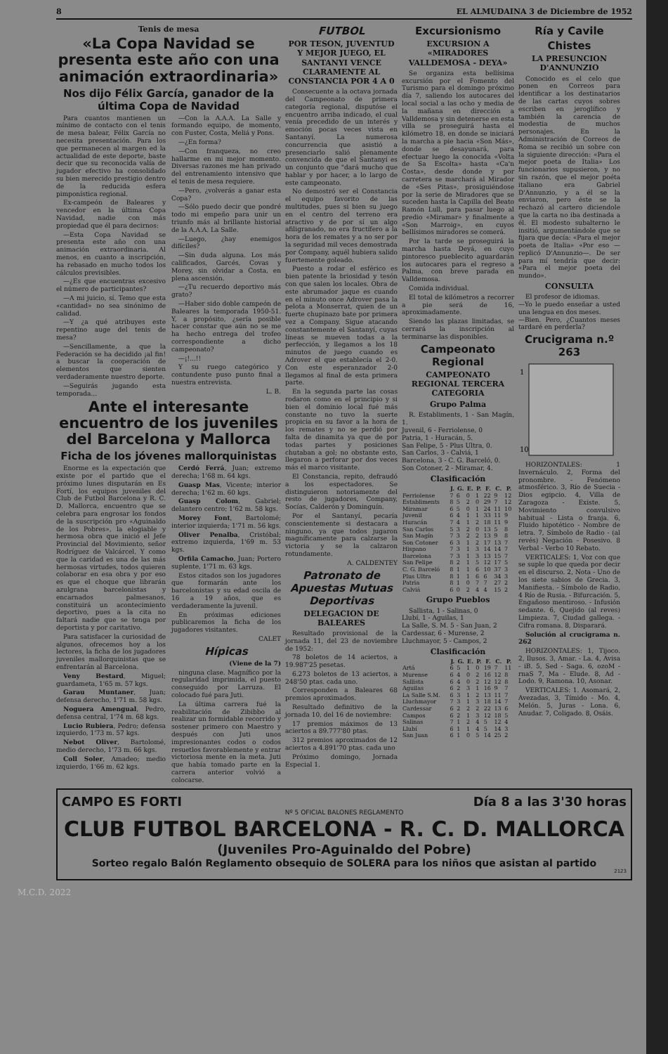8 EL ALMUDAINA 3 de Diciembre de 1952
Tenis de mesa
«La Copa Navidad se presenta este año con una animación extraordinaria»
Nos dijo Félix García, ganador de la última Copa de Navidad
Para cuantos mantienen un mínimo de contacto con el tenis de mesa balear, Félix García no necesita presentación. Para los que permanecen al margen ed la actualidad de este deporte, baste decir que su reconocida valía de jugador efectivo ha consolidado su bien merecido prestigio dentro de la reducida esfera pimponística regional.
Ex-campeón de Baleares y vencedor en la última Copa Navidad, nadie con más propiedad que él para decirnos:
—Esta Copa Navidad se presenta este año con una animación extraordinaria. Al menos, en cuanto a inscripción, ha rebasado en mucho todos los cálculos previsibles.
—¿Es que encuentras excesivo el número de participantes?
—A mi juicio, sí. Temo que esta «cantidad» no sea sinónimo de calidad.
—Y ¿a qué atribuyes este repentino auge del tenis de mesa?
—Sencillamente, a que la Federación se ha decidido ¡al fin! a buscar la cooperación de elementos que sienten verdaderamente nuestro deporte.
—Seguirás jugando esta temporada...
—Con la A.A.A. La Salle y formando equipo, de momento, con Fuster, Costa, Meliá y Pons.
—¿En forma?
—Con franqueza, no creo hallarme en mi mejor momento. Diversas razones me han privado del entrenamiento intensivo que el tenis de mesa requiere.
—Pero, ¿volverás a ganar esta Copa?
—Sólo puedo decir que pondré todo mi empeño para unir un triunfo más al brillante historial de la A.A.A. La Salle.
—Luego, ¿hay enemigos difíciles?
—Sin duda alguna. Los más calificados, Garcés, Covas y Morey, sin olvidar a Costa, en plena ascensión.
—¿Tu recuerdo deportivo más grato?
—Haber sido doble campeón de Baleares la temporada 1950-51. Y, a propósito, ¿sería posible hacer constar que aún no se me ha hecho entrega del trofeo correspondiente a dicho campeonato?
—¡!...!!
Y su ruego categórico y contundente puso punto final a nuestra entrevista.
L. B.
Ante el interesante encuentro de los juveniles del Barcelona y Mallorca
Ficha de los jóvenes mallorquinistas
Enorme es la expectación que existe por el partido que el próximo lunes disputarán en Es Fortí, los equipos juveniles del Club de Futbol Barcelona y R. C. D. Mallorca, encuentro que se celebra para engrosar los fondos de la suscripción pro «Aguinaldo de los Pobres», la elogiable y hermosa obra que inició el Jefe Provincial del Movimiento, señor Rodríguez de Valcárcel. Y como que la caridad es una de las más hermosas virtudes, todos quieren colaborar en esa obra y por eso es que el choque que librarán azulgrana barcelonistas y encarnados palmesanos, constituirá un acontecimiento deportivo, pues a la cita no faltará nadie que se tenga por deportista y por caritativo.
Para satisfacer la curiosidad de algunos, ofrecemos hoy a los lectores, la ficha de los jugadores juveniles mallorquinistas que se enfrentarán al Barcelona.
Veny Bestard, Miguel; guardameta, 1'65 m. 57 kgs.
Garau Muntaner, Juan; defensa derecho, 1'71 m. 58 kgs.
Noguera Amengual, Pedro, defensa central, 1'74 m. 68 kgs.
Lucio Rubiera, Pedro; defensa izquierdo, 1'73 m. 57 kgs.
Nebot Oliver, Bartolomé, medio derecho, 1'73 m. 66 kgs.
Coll Soler, Amadeo; medio izquierdo, 1'66 m. 62 kgs.
Cerdó Ferrá, Juan; extremo derecha; 1'68 m. 64 kgs.
Guasp Mas, Vicente; interior derecha; 1'62 m. 60 kgs.
Guasp Colom, Gabriel; delantero centro; 1'62 m. 58 kgs.
Morey Font, Bartolomé; interior izquierda; 1'71 m. 56 kgs.
Oliver Penalba, Cristóbal; extremo izquierda, 1'69 m. 53 kgs.
Orfila Camacho, Juan; Portero suplente, 1'71 m. 63 kgs.
Estos citados son los jugadores que formarán ante los barcelonistas y su edad oscila de 16 a 19 años, que es verdaderamente la juvenil.
En próximas ediciones publicaremos la ficha de los jugadores visitantes.
CALET
Hípicas
(Viene de la 7)
ninguna clase. Magnífico por la regularidad imprimida, el puesto conseguido por Larruza. El colocado fué para Juti.
La última carrera fué la reabilitación de Zibibbo al realizar un formidable recorrido y sostener primero con Maestro y después con Juti unos impresionantes codos o codos resuetlos favorablemente y entrar victoriosa mente en la meta. Juti que había tomado parte en la carrera anterior volvió a colocarse.
FUTBOL
POR TESON, JUVENTUD Y MEJOR JUEGO, EL SANTANYI VENCE CLARAMENTE AL CONSTANCIA POR 4 A 0
Consecuente a la octava jornada del Campeonato de primera categoría regional, disputóse el encuentro arriba indicado, el cual venía precedido de un interés y emoción pocas veces vista en Santanyí. La numerosa concurrencia que asistió a presenciarlo salió plenamente convencida de que el Santanyí es un conjunto que "dará mucho que hablar y por hacer, a lo largo de este campeonato.
No demostró ser el Constancia el equipo favorito de las multitudes, pues si bien su juego en el centro del terreno era atractivo y de por sí un algo afiligranado, no era fructífero a la hora de los remates y a no ser por la seguridad mil veces demostrada por Company, aquél hubiera salido fuertemente goleado.
Puesto a rodar el esférico es bien patente la briosidad y tesón con que salen los locales. Obra de este abrumador jaque es cuando en el minuto once Adrover pasa la pelota a Monserrat, quien de un fuerte chupinazo bate por primera vez a Company. Sigue atacando constantemente el Santanyí, cuyas líneas se mueven todas a la perfección, y llegamos a los 18 minutos de juego cuando es Adrover el que establecía el 2-0. Con este esperanzador 2-0 llegamos al final de esta primera parte.
En la segunda parte las cosas rodaron como en el principio y si bien el dominio local fué más constante no tuvo la suerte propicia en su favor a la hora de los remates y no se perdió por falta de dinamita ya que de por todas partes y posiciones chutaban a gol; no obstante esto, llegaron a perforar por dos veces más el marco visitante.
El Constancia, repito, defraudó a los espectadores. Se distinguieron notoriamente del resto de jugadores, Company, Socías, Calderón y Dominguín.
Por el Santanyí, pecaría conscientemente si destacara a ninguno, ya que todos jugaron magníficamente para calzarse la victoria y se la calzaron rotundamente.
A. CALDENTEY
Patronato de Apuestas Mutuas Deportivas
DELEGACION DE BALEARES
Resultado provisional de la jornada 11, del 23 de noviembre de 1952:
78 boletos de 14 aciertos, a 19.987'25 pesetas.
6.273 boletos de 13 aciertos, a 248'50 ptas. cada uno.
Corresponden a Baleares 68 premios aproximados.
Resultado definitivo de la jornada 10, del 16 de noviembre:
17 premios máximos de 13 aciertos a 89.777'80 ptas.
312 premios aproximados de 12 aciertos a 4.891'70 ptas. cada uno
Próximo domingo, Jornada Especial 1.
Excursionismo
EXCURSION A «MIRADORES VALLDEMOSA - DEYA»
Se organiza esta bellísima excursión por el Fomento del Turismo para el domingo próximo día 7, saliendo los autocares del local social a las ocho y media de la mañana en dirección a Valldemosa y sin detenerse en esta villa se proseguirá hasta el kilómetro 18, en donde se iniciará la marcha a pie hacia «Son Más», donde se desayunará, para efectuar luego la conocida «Volta de Sa Escolta» hasta «Ca'n Costa», desde donde y por carretera se marchará al Mirador de «Ses Pitas», prosiguiéndose por la serie de Miradores que se suceden hasta la Capilla del Beato Ramón Lull, para pasar luego al predio «Miramar» y finalmente a «Son Marroig», en cuyos bellísimos miradores se comerá.
Por la tarde se proseguirá la marcha hasta Deyá, en cuyo pintoresco pueblecito aguardarán los autocares para el regreso a Palma, con breve parada en Valldemosa.
Comida individual.
El total de kilómetros a recorrer a pie será de 16, aproximadamente.
Siendo las plazas limitadas, se cerrará la inscripción al terminarse las disponibles.
Campeonato Regional
CAMPEONATO REGIONAL TERCERA CATEGORIA
Grupo Palma
R. Establiments, 1 - San Magín, 1.
Juvenil, 6 - Ferriolense, 0
Patria, 1 - Huracán, 5.
San Felipe, 5 - Plus Ultra, 0.
San Carlos, 3 - Calviá, 1
Barcelona, 3 - C. G. Barceló, 0.
Son Cotoner, 2 - Miramar, 4.
Clasificación
| | J. | G. | E. | P. | F. | C. | P. |
| --- | --- | --- | --- | --- | --- | --- | --- |
| Ferriolense | 7 | 6 | 0 | 1 | 22 | 9 | 12 |
| Establiments | 8 | 5 | 2 | 0 | 29 | 7 | 12 |
| Miramar | 6 | 5 | 0 | 1 | 24 | 11 | 10 |
| Juvenil | 6 | 4 | 1 | 1 | 33 | 11 | 9 |
| Huracán | 7 | 4 | 1 | 2 | 18 | 11 | 9 |
| San Carlos | 5 | 3 | 2 | 0 | 13 | 5 | 8 |
| San Magín | 7 | 3 | 2 | 2 | 13 | 9 | 8 |
| Son Cotoner | 6 | 3 | 1 | 2 | 17 | 13 | 7 |
| Hispano | 7 | 3 | 1 | 3 | 14 | 14 | 7 |
| Barcelona | 7 | 3 | 1 | 3 | 13 | 15 | 7 |
| San Felipe | 8 | 2 | 1 | 5 | 12 | 17 | 5 |
| C. G. Barceló | 8 | 1 | 1 | 6 | 10 | 37 | 3 |
| Plus Ultra | 8 | 1 | 1 | 6 | 6 | 34 | 3 |
| Patria | 8 | 1 | 0 | 7 | 7 | 27 | 2 |
| Calviá | 6 | 0 | 2 | 4 | 4 | 15 | 2 |
Grupo Pueblos
Sallista, 1 - Salinas, 0
Llubí, 1 - Aguilas, 1
La Salle, S. M. 5 - San Juan, 2
Cardessar, 6 - Murense, 2
Lluchmayor, 5 - Campos, 2
Clasificación
| | J. | G. | E. | P. | F. | C. | P. |
| --- | --- | --- | --- | --- | --- | --- | --- |
| Artá | 6 | 5 | 1 | 0 | 19 | 7 | 11 |
| Murense | 6 | 4 | 0 | 2 | 16 | 12 | 8 |
| Sallista | 6 | 4 | 0 | 2 | 12 | 12 | 8 |
| Aguilas | 6 | 2 | 3 | 1 | 16 | 9 | 7 |
| La Salle S.M. | 6 | 3 | 1 | 2 | 13 | 11 | 7 |
| Lluchmayor | 7 | 3 | 1 | 3 | 18 | 14 | 7 |
| Cardessar | 6 | 2 | 2 | 2 | 22 | 13 | 6 |
| Campos | 6 | 2 | 1 | 3 | 12 | 18 | 5 |
| Salinas | 7 | 1 | 2 | 4 | 5 | 12 | 4 |
| Llubí | 6 | 1 | 1 | 4 | 5 | 14 | 3 |
| San Juan | 6 | 1 | 0 | 5 | 14 | 25 | 2 |
Ría y Cavile
Chistes
LA PRESUNCION D'ANNUNZIO
Conocido es el celo que ponen en Correos para identificar a los destinatarios de las cartas cuyos sobres escriben en jeroglífico y también la carencia de modestia de muchos personajes. En la Administración de Correos de Roma se recibió un sobre con la siguiente dirección: «Para el mejor poeta de Italia» Los funcionarios supusieron, y no sin razón, que el mejor poéta italiano era Gabriel D'Annunzio, y a él se la enviaron, pero éste se la rechazó al cartero diciendole que la carta no iba destinada a él. El modesto subalterno le insitió, argumentándole que se fijara que decía: «Para el mejor poeta de Italia» «Por eso —replicó D'Annunzio—. De ser para mí tendría que decir: «Para el mejor poeta del mundo».
CONSULTA
El profesor de idiomas.
—Yo le puedo enseñar a usted una lengua en dos meses.
—Bien. Pero, ¿Cuantos meses tardaré en perderla?
Crucigrama n.º 263
1
10
HORIZONTALES: 1 Invernáculo. 2, Forma del pronombre. - Fenómeno atmosférico. 3, Río de Suecia - Dios egipcio. 4, Villa de Zaragoza - Existe. 5, Movimiento convulsivo habitual - Lista o franja. 6, Fluido hipotético - Nombre de letra. 7, Símbolo de Radio - (al revés) Negación - Posesivo. 8 Verbal - Verbo 10 Rebato.
VERTICALES: 1, Voz con que se suple lo que queda por decir en el discurso. 2, Nota - Uno de los siete sabios de Grecia. 3, Manifiesta. - Símbolo de Radio, 4 Río de Rusia. - Bifurcación. 5, Engañoso mentiroso. - Infusión sedante. 6, Quejido (al reves) Limpieza. 7, Ciudad gallega. - Cifra romana. 8, Disparará.
Solución al crucigrama n. 262
HORIZONTALES: 1, Tijoco. 2, Ilusos. 3, Amar. - La. 4, Avisa - iB. 5, Sed - Saga. 6, ozoM - rnaS 7, Ma - Elude. 8, Ad - Lodo. 9, Ramona. 10, Asonar.
VERTICALES: 1. Asomará, 2, Avezadas, 3, Tímido - Mo. 4, Melón. 5, Juras - Lona. 6, Anudar. 7, Coligado. 8, Osáis.
CAMPO ES FORTI Día 8 a las 3'30 horas
Nº 5 OFICIAL BALONES REGLAMENTO
CLUB FUTBOL BARCELONA - R. C. D. MALLORCA
(Juveniles Pro-Aguinaldo del Pobre)
Sorteo regalo Balón Reglamento obsequio de SOLERA para los niños que asistan al partido
2123
M.C.D. 2022